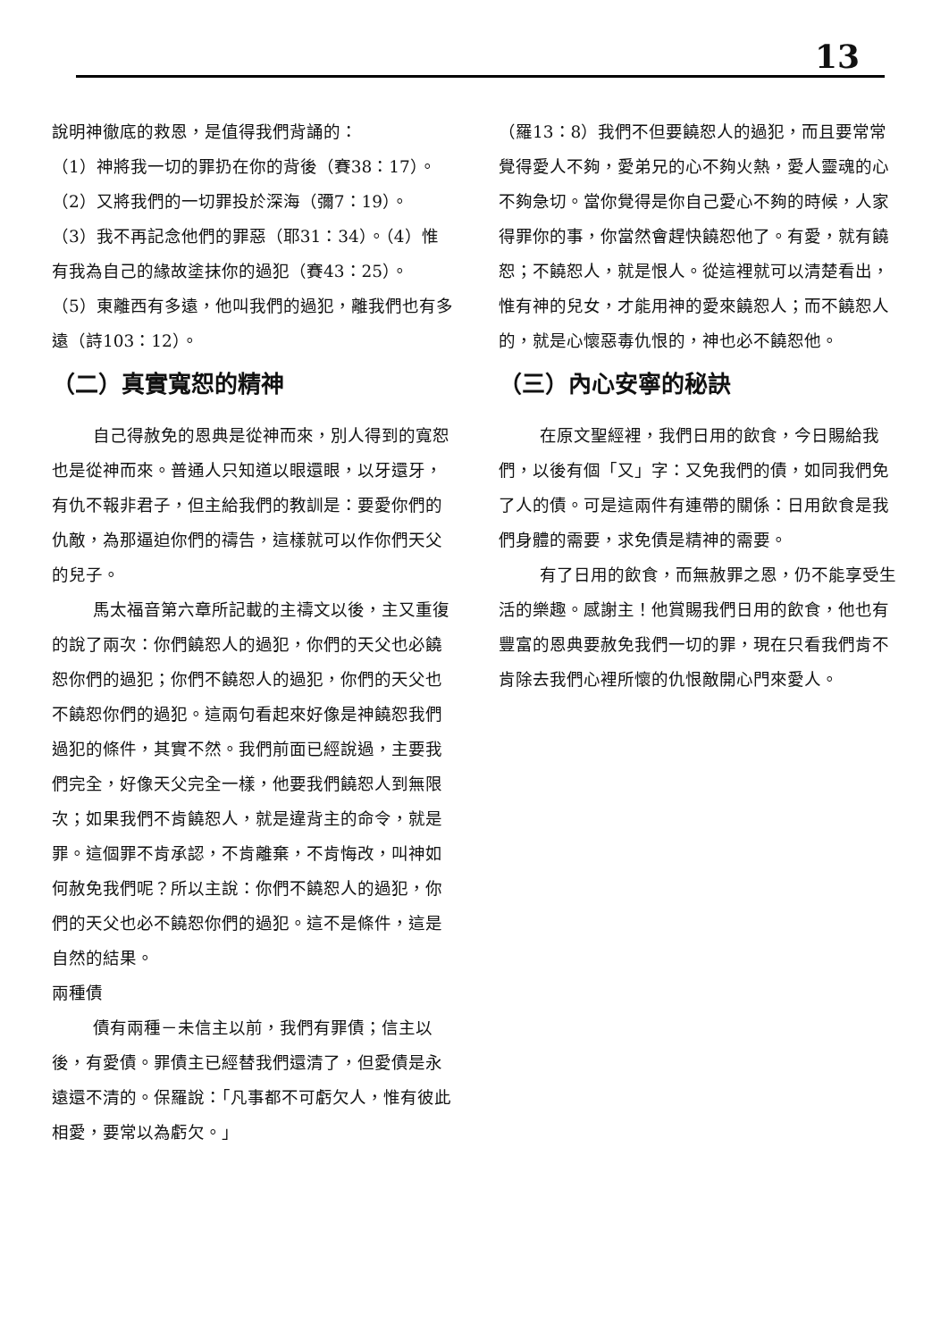13
說明神徹底的救恩，是值得我們背誦的：
（1）神將我一切的罪扔在你的背後（賽38：17）。
（2）又將我們的一切罪投於深海（彌7：19）。
（3）我不再記念他們的罪惡（耶31：34）。（4）惟有我為自己的緣故塗抹你的過犯（賽43：25）。
（5）東離西有多遠，他叫我們的過犯，離我們也有多遠（詩103：12）。
（二）真實寬恕的精神
自己得赦免的恩典是從神而來，別人得到的寬恕也是從神而來。普通人只知道以眼還眼，以牙還牙，有仇不報非君子，但主給我們的教訓是：要愛你們的仇敵，為那逼迫你們的禱告，這樣就可以作你們天父的兒子。
馬太福音第六章所記載的主禱文以後，主又重復的說了兩次：你們饒恕人的過犯，你們的天父也必饒恕你們的過犯；你們不饒恕人的過犯，你們的天父也不饒恕你們的過犯。這兩句看起來好像是神饒恕我們過犯的條件，其實不然。我們前面已經說過，主要我們完全，好像天父完全一樣，他要我們饒恕人到無限次；如果我們不肯饒恕人，就是違背主的命令，就是罪。這個罪不肯承認，不肯離棄，不肯悔改，叫神如何赦免我們呢？所以主說：你們不饒恕人的過犯，你們的天父也必不饒恕你們的過犯。這不是條件，這是自然的結果。
兩種債
債有兩種－未信主以前，我們有罪債；信主以後，有愛債。罪債主已經替我們還清了，但愛債是永遠還不清的。保羅說：「凡事都不可虧欠人，惟有彼此相愛，要常以為虧欠。」
（羅13：8）我們不但要饒恕人的過犯，而且要常常覺得愛人不夠，愛弟兄的心不夠火熱，愛人靈魂的心不夠急切。當你覺得是你自己愛心不夠的時候，人家得罪你的事，你當然會趕快饒恕他了。有愛，就有饒恕；不饒恕人，就是恨人。從這裡就可以清楚看出，惟有神的兒女，才能用神的愛來饒恕人；而不饒恕人的，就是心懷惡毒仇恨的，神也必不饒恕他。
（三）內心安寧的秘訣
在原文聖經裡，我們日用的飲食，今日賜給我們，以後有個「又」字：又免我們的債，如同我們免了人的債。可是這兩件有連帶的關係：日用飲食是我們身體的需要，求免債是精神的需要。
有了日用的飲食，而無赦罪之恩，仍不能享受生活的樂趣。感謝主！他賞賜我們日用的飲食，他也有豐富的恩典要赦免我們一切的罪，現在只看我們肯不肯除去我們心裡所懷的仇恨敵開心門來愛人。